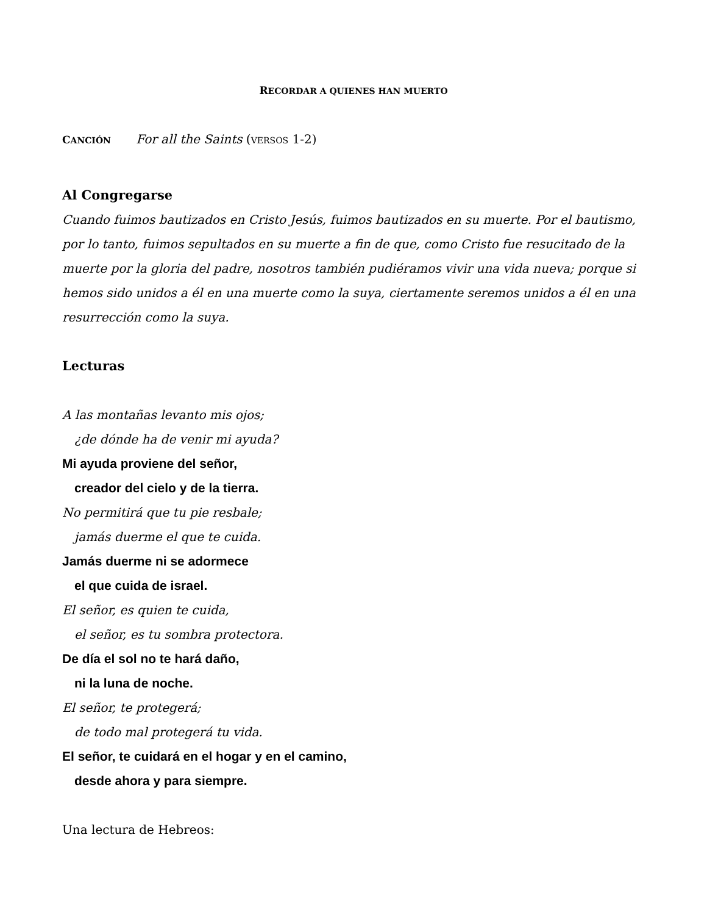RECORDAR A QUIENES HAN MUERTO
CANCIÓN For all the Saints (VERSOS 1-2)
Al Congregarse
Cuando fuimos bautizados en Cristo Jesús, fuimos bautizados en su muerte. Por el bautismo, por lo tanto, fuimos sepultados en su muerte a fin de que, como Cristo fue resucitado de la muerte por la gloria del padre, nosotros también pudiéramos vivir una vida nueva; porque si hemos sido unidos a él en una muerte como la suya, ciertamente seremos unidos a él en una resurrección como la suya.
Lecturas
A las montañas levanto mis ojos;
¿de dónde ha de venir mi ayuda?
Mi ayuda proviene del señor,
creador del cielo y de la tierra.
No permitirá que tu pie resbale;
jamás duerme el que te cuida.
Jamás duerme ni se adormece
el que cuida de israel.
El señor, es quien te cuida,
el señor, es tu sombra protectora.
De día el sol no te hará daño,
ni la luna de noche.
El señor, te protegerá;
de todo mal protegerá tu vida.
El señor, te cuidará en el hogar y en el camino,
desde ahora y para siempre.
Una lectura de Hebreos: